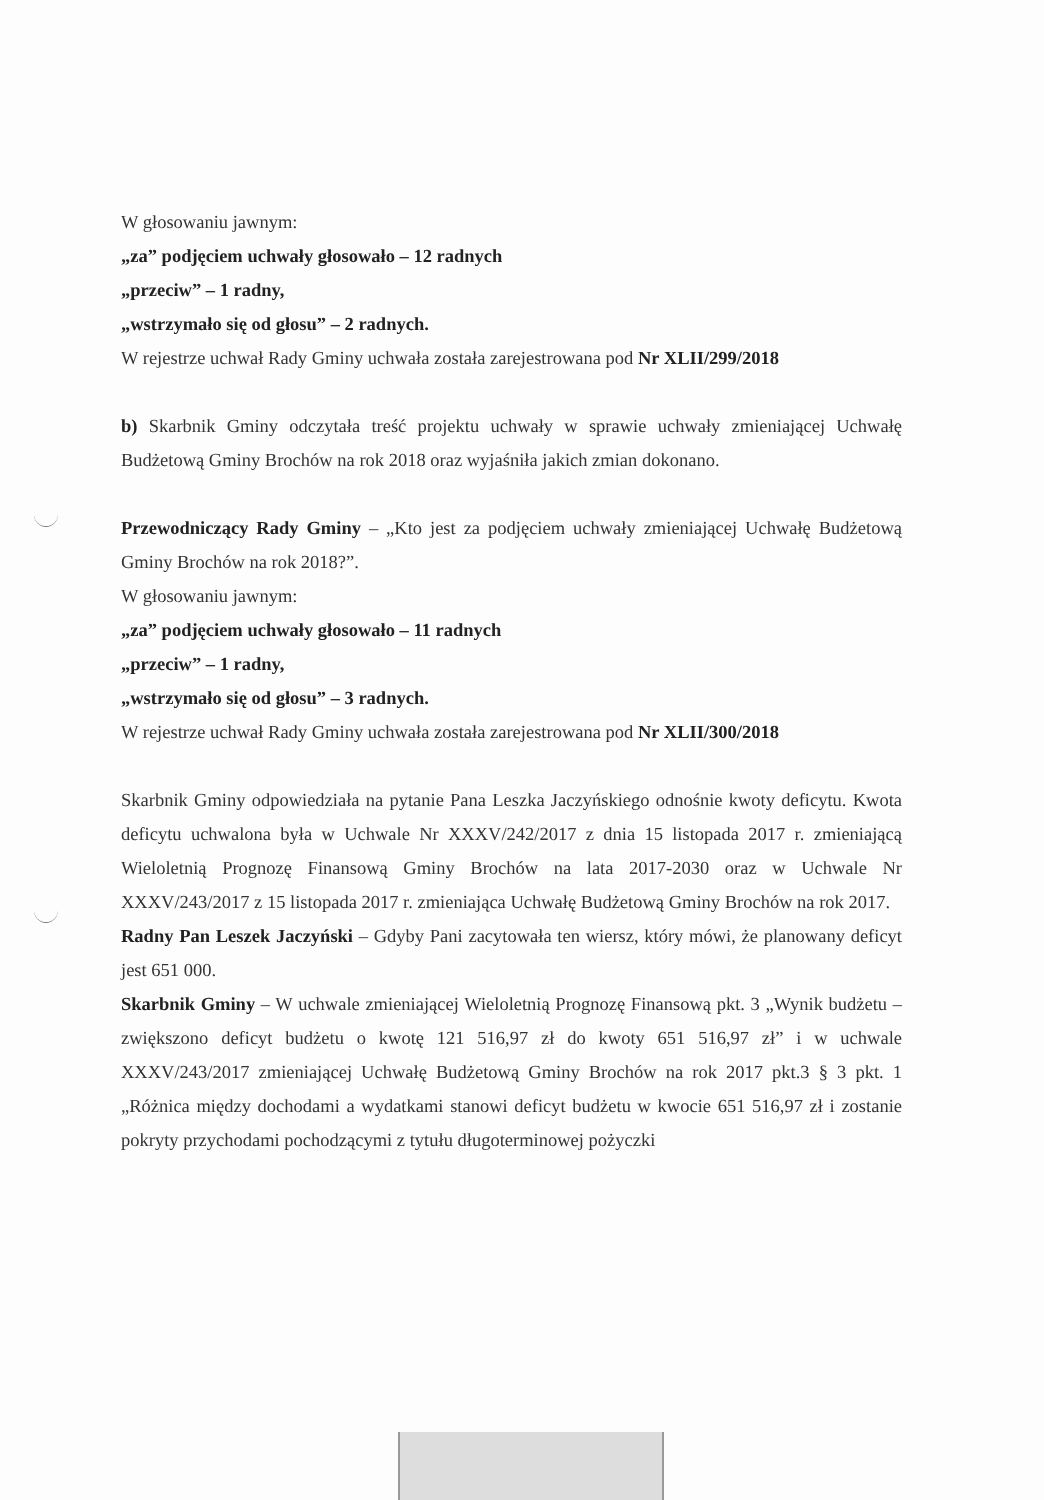W głosowaniu jawnym:
„za” podjęciem uchwały głosowało – 12 radnych
„przeciw” – 1 radny,
„wstrzymało się od głosu” – 2 radnych.
W rejestrze uchwał Rady Gminy uchwała została zarejestrowana pod Nr XLII/299/2018
b) Skarbnik Gminy odczytała treść projektu uchwały w sprawie uchwały zmieniającej Uchwałę Budżetową Gminy Brochów na rok 2018 oraz wyjaśniła jakich zmian dokonano.
Przewodniczący Rady Gminy – „Kto jest za podjęciem uchwały zmieniającej Uchwałę Budżetową Gminy Brochów na rok 2018?”.
W głosowaniu jawnym:
„za” podjęciem uchwały głosowało – 11 radnych
„przeciw” – 1 radny,
„wstrzymało się od głosu” – 3 radnych.
W rejestrze uchwał Rady Gminy uchwała została zarejestrowana pod Nr XLII/300/2018
Skarbnik Gminy odpowiedziała na pytanie Pana Leszka Jaczyńskiego odnośnie kwoty deficytu. Kwota deficytu uchwalona była w Uchwale Nr XXXV/242/2017 z dnia 15 listopada 2017 r. zmieniającą Wieloletnią Prognozę Finansową Gminy Brochów na lata 2017-2030 oraz w Uchwale Nr XXXV/243/2017 z 15 listopada 2017 r. zmieniająca Uchwałę Budżetową Gminy Brochów na rok 2017.
Radny Pan Leszek Jaczyński – Gdyby Pani zacytowała ten wiersz, który mówi, że planowany deficyt jest 651 000.
Skarbnik Gminy – W uchwale zmieniającej Wieloletnią Prognozę Finansową pkt. 3 „Wynik budżetu – zwiększono deficyt budżetu o kwotę 121 516,97 zł do kwoty 651 516,97 zł” i w uchwale XXXV/243/2017 zmieniającej Uchwałę Budżetową Gminy Brochów na rok 2017 pkt.3 § 3 pkt. 1 „Różnica między dochodami a wydatkami stanowi deficyt budżetu w kwocie 651 516,97 zł i zostanie pokryty przychodami pochodzącymi z tytułu długoterminowej pożyczki